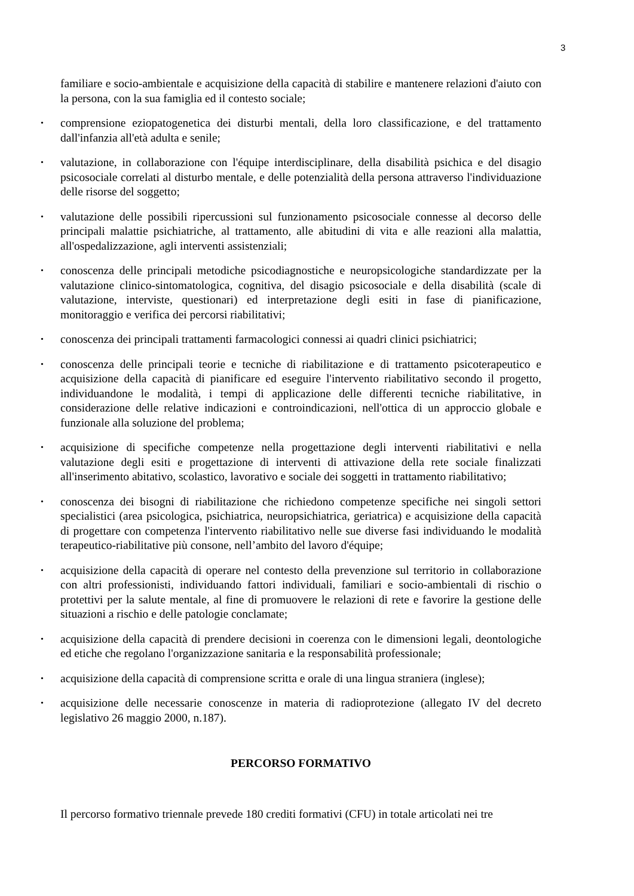3
familiare e socio-ambientale e acquisizione della capacità di stabilire e mantenere relazioni d'aiuto con la persona, con la sua famiglia ed il contesto sociale;
•
comprensione eziopatogenetica dei disturbi mentali, della loro classificazione, e del trattamento dall'infanzia all'età adulta e senile;
•
valutazione, in collaborazione con l'équipe interdisciplinare, della disabilità psichica e del disagio psicosociale correlati al disturbo mentale, e delle potenzialità della persona attraverso l'individuazione delle risorse del soggetto;
•
valutazione delle possibili ripercussioni sul funzionamento psicosociale connesse al decorso delle principali malattie psichiatriche, al trattamento, alle abitudini di vita e alle reazioni alla malattia, all'ospedalizzazione, agli interventi assistenziali;
•
conoscenza delle principali metodiche psicodiagnostiche e neuropsicologiche standardizzate per la valutazione clinico-sintomatologica, cognitiva, del disagio psicosociale e della disabilità (scale di valutazione, interviste, questionari) ed interpretazione degli esiti in fase di pianificazione, monitoraggio e verifica dei percorsi riabilitativi;
•
conoscenza dei principali trattamenti farmacologici connessi ai quadri clinici psichiatrici;
•
conoscenza delle principali teorie e tecniche di riabilitazione e di trattamento psicoterapeutico e acquisizione della capacità di pianificare ed eseguire l'intervento riabilitativo secondo il progetto, individuandone le modalità, i tempi di applicazione delle differenti tecniche riabilitative, in considerazione delle relative indicazioni e controindicazioni, nell'ottica di un approccio globale e funzionale alla soluzione del problema;
•
acquisizione di specifiche competenze nella progettazione degli interventi riabilitativi e nella valutazione degli esiti e progettazione di interventi di attivazione della rete sociale finalizzati all'inserimento abitativo, scolastico, lavorativo e sociale dei soggetti in trattamento riabilitativo;
•
conoscenza dei bisogni di riabilitazione che richiedono competenze specifiche nei singoli settori specialistici (area psicologica, psichiatrica, neuropsichiatrica, geriatrica) e acquisizione della capacità di progettare con competenza l'intervento riabilitativo nelle sue diverse fasi individuando le modalità terapeutico-riabilitative più consone, nell’ambito del lavoro d'équipe;
•
acquisizione della capacità di operare nel contesto della prevenzione sul territorio in collaborazione con altri professionisti, individuando fattori individuali, familiari e socio-ambientali di rischio o protettivi per la salute mentale, al fine di promuovere le relazioni di rete e favorire la gestione delle situazioni a rischio e delle patologie conclamate;
•
acquisizione della capacità di prendere decisioni in coerenza con le dimensioni legali, deontologiche ed etiche che regolano l'organizzazione sanitaria e la responsabilità professionale;
•
acquisizione della capacità di comprensione scritta e orale di una lingua straniera (inglese);
•
acquisizione delle necessarie conoscenze in materia di radioprotezione (allegato IV del decreto legislativo 26 maggio 2000, n.187).
PERCORSO FORMATIVO
Il percorso formativo triennale prevede 180 crediti formativi (CFU) in totale articolati nei tre